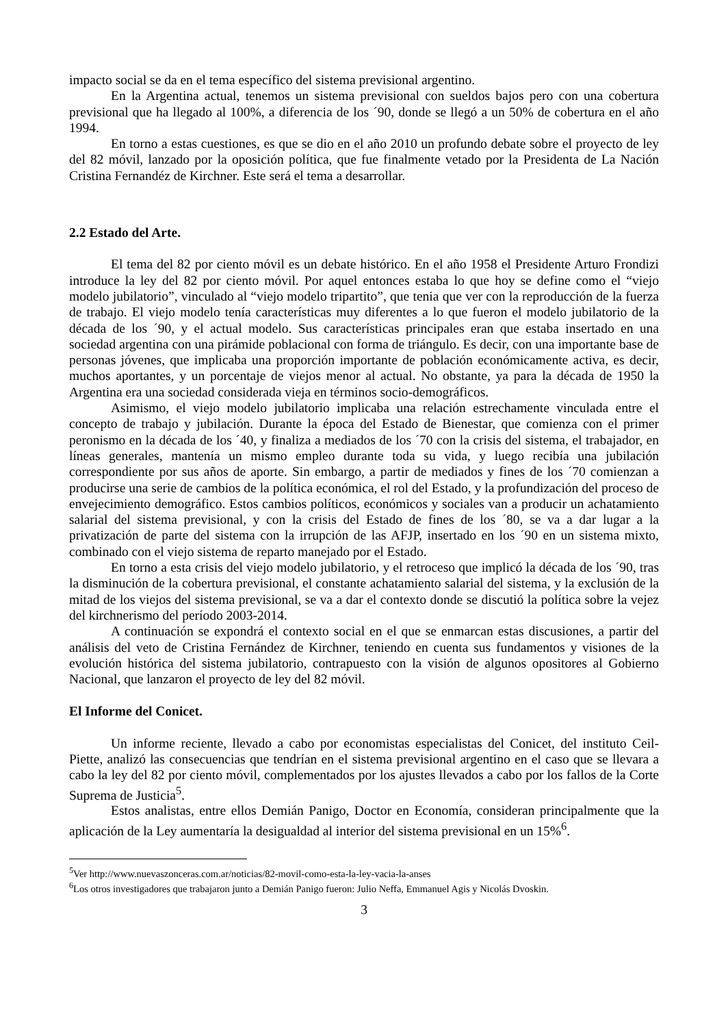impacto social se da en el tema específico del sistema previsional argentino.
En la Argentina actual, tenemos un sistema previsional con sueldos bajos pero con una cobertura previsional que ha llegado al 100%, a diferencia de los ´90, donde se llegó a un 50% de cobertura en el año 1994.
En torno a estas cuestiones, es que se dio en el año 2010 un profundo debate sobre el proyecto de ley del 82 móvil, lanzado por la oposición política, que fue finalmente vetado por la Presidenta de La Nación Cristina Fernandéz de Kirchner. Este será el tema a desarrollar.
2.2 Estado del Arte.
El tema del 82 por ciento móvil es un debate histórico. En el año 1958 el Presidente Arturo Frondizi introduce la ley del 82 por ciento móvil. Por aquel entonces estaba lo que hoy se define como el “viejo modelo jubilatorio”, vinculado al “viejo modelo tripartito”, que tenia que ver con la reproducción de la fuerza de trabajo. El viejo modelo tenía características muy diferentes a lo que fueron el modelo jubilatorio de la década de los ´90, y el actual modelo. Sus características principales eran que estaba insertado en una sociedad argentina con una pirámide poblacional con forma de triángulo. Es decir, con una importante base de personas jóvenes, que implicaba una proporción importante de población económicamente activa, es decir, muchos aportantes, y un porcentaje de viejos menor al actual. No obstante, ya para la década de 1950 la Argentina era una sociedad considerada vieja en términos socio-demográficos.
Asimismo, el viejo modelo jubilatorio implicaba una relación estrechamente vinculada entre el concepto de trabajo y jubilación. Durante la época del Estado de Bienestar, que comienza con el primer peronismo en la década de los ´40, y finaliza a mediados de los ´70 con la crisis del sistema, el trabajador, en líneas generales, mantenía un mismo empleo durante toda su vida, y luego recibía una jubilación correspondiente por sus años de aporte. Sin embargo, a partir de mediados y fines de los ´70 comienzan a producirse una serie de cambios de la política económica, el rol del Estado, y la profundización del proceso de envejecimiento demográfico. Estos cambios políticos, económicos y sociales van a producir un achatamiento salarial del sistema previsional, y con la crisis del Estado de fines de los ´80, se va a dar lugar a la privatización de parte del sistema con la irrupción de las AFJP, insertado en los ´90 en un sistema mixto, combinado con el viejo sistema de reparto manejado por el Estado.
En torno a esta crisis del viejo modelo jubilatorio, y el retroceso que implicó la década de los ´90, tras la disminución de la cobertura previsional, el constante achatamiento salarial del sistema, y la exclusión de la mitad de los viejos del sistema previsional, se va a dar el contexto donde se discutió la política sobre la vejez del kirchnerismo del período 2003-2014.
A continuación se expondrá el contexto social en el que se enmarcan estas discusiones, a partir del análisis del veto de Cristina Fernández de Kirchner, teniendo en cuenta sus fundamentos y visiones de la evolución histórica del sistema jubilatorio, contrapuesto con la visión de algunos opositores al Gobierno Nacional, que lanzaron el proyecto de ley del 82 móvil.
El Informe del Conicet.
Un informe reciente, llevado a cabo por economistas especialistas del Conicet, del instituto Ceil-Piette, analizó las consecuencias que tendrían en el sistema previsional argentino en el caso que se llevara a cabo la ley del 82 por ciento móvil, complementados por los ajustes llevados a cabo por los fallos de la Corte Suprema de Justicia<sup>5</sup>.
Estos analistas, entre ellos Demián Panigo, Doctor en Economía, consideran principalmente que la aplicación de la Ley aumentaría la desigualdad al interior del sistema previsional en un 15%<sup>6</sup>.
<sup>5</sup> Ver http://www.nuevaszonceras.com.ar/noticias/82-movil-como-esta-la-ley-vacia-la-anses
<sup>6</sup> Los otros investigadores que trabajaron junto a Demián Panigo fueron: Julio Neffa, Emmanuel Agis y Nicolás Dvoskin.
3